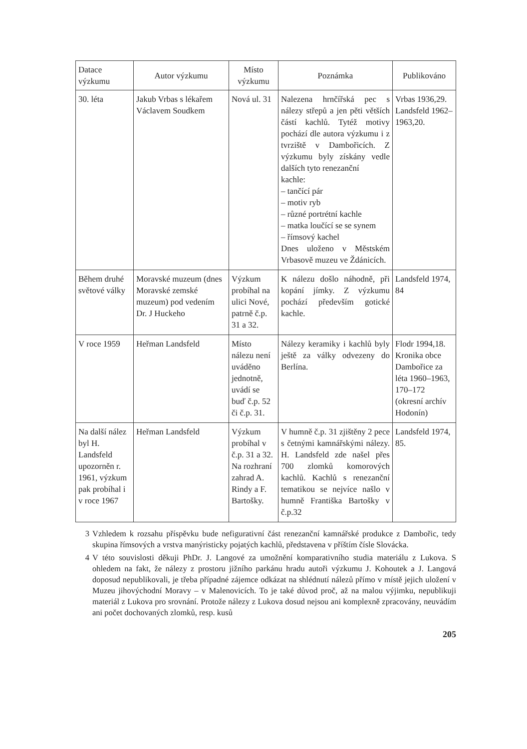| Datace výzkumu | Autor výzkumu | Místo výzkumu | Poznámka | Publikováno |
| --- | --- | --- | --- | --- |
| 30. léta | Jakub Vrbas s lékařem Václavem Soudkem | Nová ul. 31 | Nalezena hrnčířská pec s nálezy střepů a jen pěti větších částí kachlů. Tytéž motivy pochází dle autora výzkumu i z tvrziště v Dambořicích. Z výzkumu byly získány vedle dalších tyto renezanční kachle: – tančící pár – motiv ryb – různé portrétní kachle – matka loučící se se synem – římsový kachel Dnes uloženo v Městském Vrbasově muzeu ve Ždánicích. | Vrbas 1936,29. Landsfeld 1962–1963,20. |
| Během druhé světové války | Moravské muzeum (dnes Moravské zemské muzeum) pod vedením Dr. J Huckeho | Výzkum probíhal na ulici Nové, patrně č.p. 31 a 32. | K nálezu došlo náhodně, při kopání jímky. Z výzkumu pochází především gotické kachle. | Landsfeld 1974, 84 |
| V roce 1959 | Heřman Landsfeld | Místo nálezu není uváděno jednotně, uvádí se buď č.p. 52 či č.p. 31. | Nálezy keramiky i kachlů byly ještě za války odvezeny do Berlína. | Flodr 1994,18. Kronika obce Dambořice za léta 1960–1963, 170–172 (okresní archív Hodonín) |
| Na další nález byl H. Landsfeld upozorněn r. 1961, výzkum pak probíhal i v roce 1967 | Heřman Landsfeld | Výzkum probíhal v č.p. 31 a 32. Na rozhraní zahrad A. Rindy a F. Bartošky. | V humně č.p. 31 zjištěny 2 pece s četnými kamnářskými nálezy. H. Landsfeld zde našel přes 700 zlomků komorových kachlů. Kachlů s renezanční tematikou se nejvíce našlo v humně Františka Bartošky v č.p.32 | Landsfeld 1974, 85. |
3 Vzhledem k rozsahu příspěvku bude nefigurativní část renezanční kamnářské produkce z Dambořic, tedy skupina římsových a vrstva manýristicky pojatých kachlů, představena v příštím čísle Slovácka.
4 V této souvislosti děkuji PhDr. J. Langové za umožnění komparativního studia materiálu z Lukova. S ohledem na fakt, že nálezy z prostoru jižního parkánu hradu autoři výzkumu J. Kohoutek a J. Langová doposud nepublikovali, je třeba případné zájemce odkázat na shlédnutí nálezů přímo v místě jejich uložení v Muzeu jihovýchodní Moravy – v Malenovicích. To je také důvod proč, až na malou výjimku, nepublikuji materiál z Lukova pro srovnání. Protože nálezy z Lukova dosud nejsou ani komplexně zpracovány, neuvádím ani počet dochovaných zlomků, resp. kusů
205